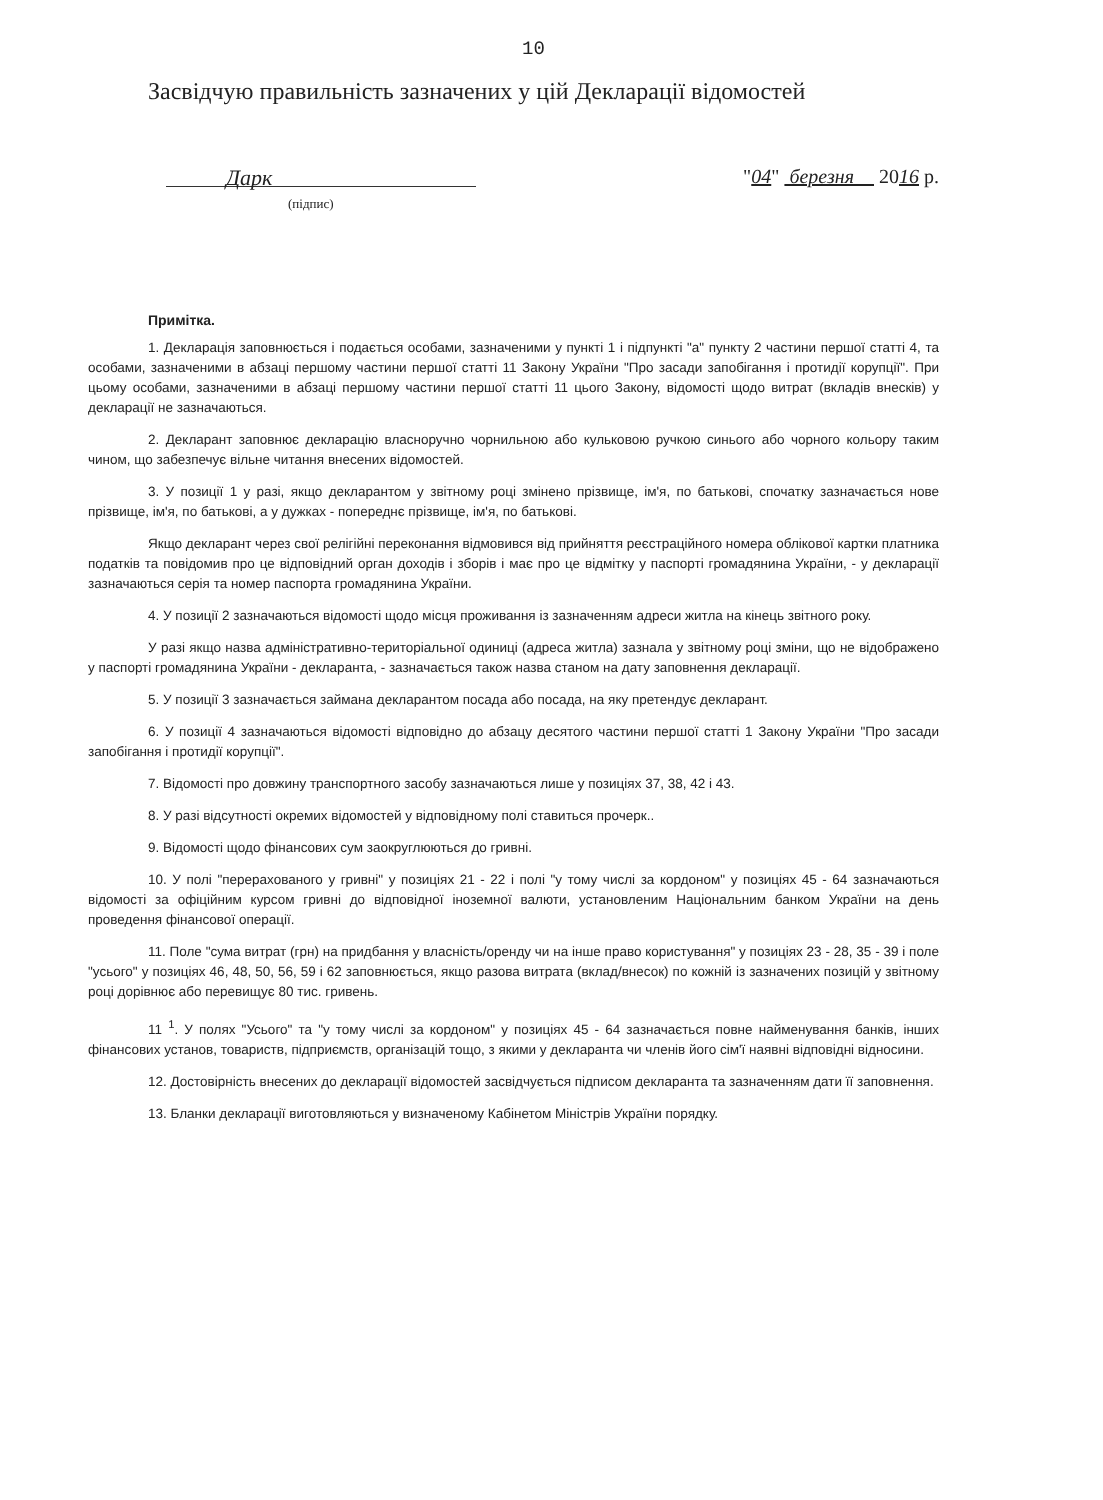10
Засвідчую правильність зазначених у цій Декларації відомостей
Дарк
"04" березня 2016 р.
(підпис)
Примітка.
1. Декларація заповнюється і подається особами, зазначеними у пункті 1 і підпункті "а" пункту 2 частини першої статті 4, та особами, зазначеними в абзаці першому частини першої статті 11 Закону України "Про засади запобігання і протидії корупції". При цьому особами, зазначеними в абзаці першому частини першої статті 11 цього Закону, відомості щодо витрат (вкладів внесків) у декларації не зазначаються.
2. Декларант заповнює декларацію власноручно чорнильною або кульковою ручкою синього або чорного кольору таким чином, що забезпечує вільне читання внесених відомостей.
3. У позиції 1 у разі, якщо декларантом у звітному році змінено прізвище, ім'я, по батькові, спочатку зазначається нове прізвище, ім'я, по батькові, а у дужках - попереднє прізвище, ім'я, по батькові.
Якщо декларант через свої релігійні переконання відмовився від прийняття реєстраційного номера облікової картки платника податків та повідомив про це відповідний орган доходів і зборів і має про це відмітку у паспорті громадянина України, - у декларації зазначаються серія та номер паспорта громадянина України.
4. У позиції 2 зазначаються відомості щодо місця проживання із зазначенням адреси житла на кінець звітного року.
У разі якщо назва адміністративно-територіальної одиниці (адреса житла) зазнала у звітному році зміни, що не відображено у паспорті громадянина України - декларанта, - зазначається також назва станом на дату заповнення декларації.
5. У позиції 3 зазначається займана декларантом посада або посада, на яку претендує декларант.
6. У позиції 4 зазначаються відомості відповідно до абзацу десятого частини першої статті 1 Закону України "Про засади запобігання і протидії корупції".
7. Відомості про довжину транспортного засобу зазначаються лише у позиціях 37, 38, 42 і 43.
8. У разі відсутності окремих відомостей у відповідному полі ставиться прочерк..
9. Відомості щодо фінансових сум заокруглюються до гривні.
10. У полі "перерахованого у гривні" у позиціях 21 - 22 і полі "у тому числі за кордоном" у позиціях 45 - 64 зазначаються відомості за офіційним курсом гривні до відповідної іноземної валюти, установленим Національним банком України на день проведення фінансової операції.
11. Поле "сума витрат (грн) на придбання у власність/оренду чи на інше право користування" у позиціях 23 - 28, 35 - 39 і поле "усього" у позиціях 46, 48, 50, 56, 59 і 62 заповнюється, якщо разова витрата (вклад/внесок) по кожній із зазначених позицій у звітному році дорівнює або перевищує 80 тис. гривень.
11 <sup>1</sup>. У полях "Усього" та "у тому числі за кордоном" у позиціях 45 - 64 зазначається повне найменування банків, інших фінансових установ, товариств, підприємств, організацій тощо, з якими у декларанта чи членів його сім'ї наявні відповідні відносини.
12. Достовірність внесених до декларації відомостей засвідчується підписом декларанта та зазначенням дати її заповнення.
13. Бланки декларації виготовляються у визначеному Кабінетом Міністрів України порядку.